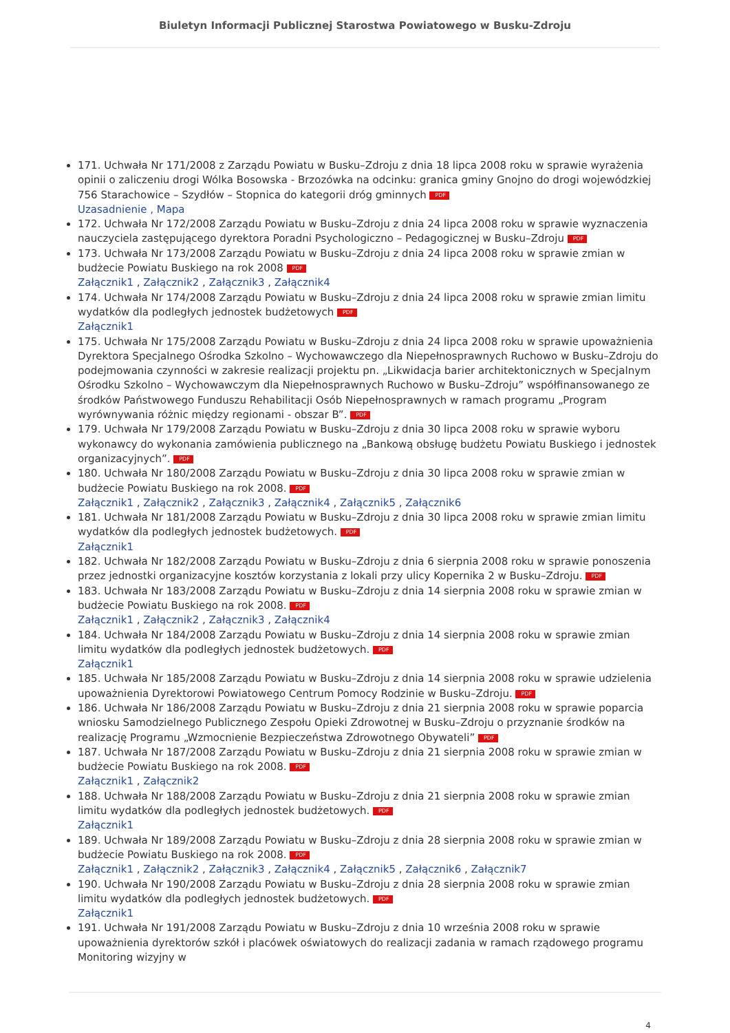Biuletyn Informacji Publicznej Starostwa Powiatowego w Busku-Zdroju
171. Uchwała Nr 171/2008 z Zarządu Powiatu w Busku–Zdroju z dnia 18 lipca 2008 roku w sprawie wyrażenia opinii o zaliczeniu drogi Wólka Bosowska - Brzozówka na odcinku: granica gminy Gnojno do drogi wojewódzkiej 756 Starachowice – Szydłów – Stopnica do kategorii dróg gminnych PDF
Uzasadnienie , Mapa
172. Uchwała Nr 172/2008 Zarządu Powiatu w Busku–Zdroju z dnia 24 lipca 2008 roku w sprawie wyznaczenia nauczyciela zastępującego dyrektora Poradni Psychologiczno – Pedagogicznej w Busku–Zdroju PDF
173. Uchwała Nr 173/2008 Zarządu Powiatu w Busku–Zdroju z dnia 24 lipca 2008 roku w sprawie zmian w budżecie Powiatu Buskiego na rok 2008 PDF
Załącznik1 , Załącznik2 , Załącznik3 , Załącznik4
174. Uchwała Nr 174/2008 Zarządu Powiatu w Busku–Zdroju z dnia 24 lipca 2008 roku w sprawie zmian limitu wydatków dla podległych jednostek budżetowych PDF
Załącznik1
175. Uchwała Nr 175/2008 Zarządu Powiatu w Busku–Zdroju z dnia 24 lipca 2008 roku w sprawie upoważnienia Dyrektora Specjalnego Ośrodka Szkolno – Wychowawczego dla Niepełnosprawnych Ruchowo w Busku–Zdroju do podejmowania czynności w zakresie realizacji projektu pn. „Likwidacja barier architektonicznych w Specjalnym Ośrodku Szkolno – Wychowawczym dla Niepełnosprawnych Ruchowo w Busku–Zdroju” współfinansowanego ze środków Państwowego Funduszu Rehabilitacji Osób Niepełnosprawnych w ramach programu „Program wyrównywania różnic między regionami - obszar B”. PDF
179. Uchwała Nr 179/2008 Zarządu Powiatu w Busku–Zdroju z dnia 30 lipca 2008 roku w sprawie wyboru wykonawcy do wykonania zamówienia publicznego na „Bankową obsługę budżetu Powiatu Buskiego i jednostek organizacyjnych”. PDF
180. Uchwała Nr 180/2008 Zarządu Powiatu w Busku–Zdroju z dnia 30 lipca 2008 roku w sprawie zmian w budżecie Powiatu Buskiego na rok 2008. PDF
Załącznik1 , Załącznik2 , Załącznik3 , Załącznik4 , Załącznik5 , Załącznik6
181. Uchwała Nr 181/2008 Zarządu Powiatu w Busku–Zdroju z dnia 30 lipca 2008 roku w sprawie zmian limitu wydatków dla podległych jednostek budżetowych. PDF
Załącznik1
182. Uchwała Nr 182/2008 Zarządu Powiatu w Busku–Zdroju z dnia 6 sierpnia 2008 roku w sprawie ponoszenia przez jednostki organizacyjne kosztów korzystania z lokali przy ulicy Kopernika 2 w Busku–Zdroju. PDF
183. Uchwała Nr 183/2008 Zarządu Powiatu w Busku–Zdroju z dnia 14 sierpnia 2008 roku w sprawie zmian w budżecie Powiatu Buskiego na rok 2008. PDF
Załącznik1 , Załącznik2 , Załącznik3 , Załącznik4
184. Uchwała Nr 184/2008 Zarządu Powiatu w Busku–Zdroju z dnia 14 sierpnia 2008 roku w sprawie zmian limitu wydatków dla podległych jednostek budżetowych. PDF
Załącznik1
185. Uchwała Nr 185/2008 Zarządu Powiatu w Busku–Zdroju z dnia 14 sierpnia 2008 roku w sprawie udzielenia upoważnienia Dyrektorowi Powiatowego Centrum Pomocy Rodzinie w Busku–Zdroju. PDF
186. Uchwała Nr 186/2008 Zarządu Powiatu w Busku–Zdroju z dnia 21 sierpnia 2008 roku w sprawie poparcia wniosku Samodzielnego Publicznego Zespołu Opieki Zdrowotnej w Busku–Zdroju o przyznanie środków na realizację Programu „Wzmocnienie Bezpieczeństwa Zdrowotnego Obywateli” PDF
187. Uchwała Nr 187/2008 Zarządu Powiatu w Busku–Zdroju z dnia 21 sierpnia 2008 roku w sprawie zmian w budżecie Powiatu Buskiego na rok 2008. PDF
Załącznik1 , Załącznik2
188. Uchwała Nr 188/2008 Zarządu Powiatu w Busku–Zdroju z dnia 21 sierpnia 2008 roku w sprawie zmian limitu wydatków dla podległych jednostek budżetowych. PDF
Załącznik1
189. Uchwała Nr 189/2008 Zarządu Powiatu w Busku–Zdroju z dnia 28 sierpnia 2008 roku w sprawie zmian w budżecie Powiatu Buskiego na rok 2008. PDF
Załącznik1 , Załącznik2 , Załącznik3 , Załącznik4 , Załącznik5 , Załącznik6 , Załącznik7
190. Uchwała Nr 190/2008 Zarządu Powiatu w Busku–Zdroju z dnia 28 sierpnia 2008 roku w sprawie zmian limitu wydatków dla podległych jednostek budżetowych. PDF
Załącznik1
191. Uchwała Nr 191/2008 Zarządu Powiatu w Busku–Zdroju z dnia 10 września 2008 roku w sprawie upoważnienia dyrektorów szkół i placówek oświatowych do realizacji zadania w ramach rządowego programu Monitoring wizyjny w
4